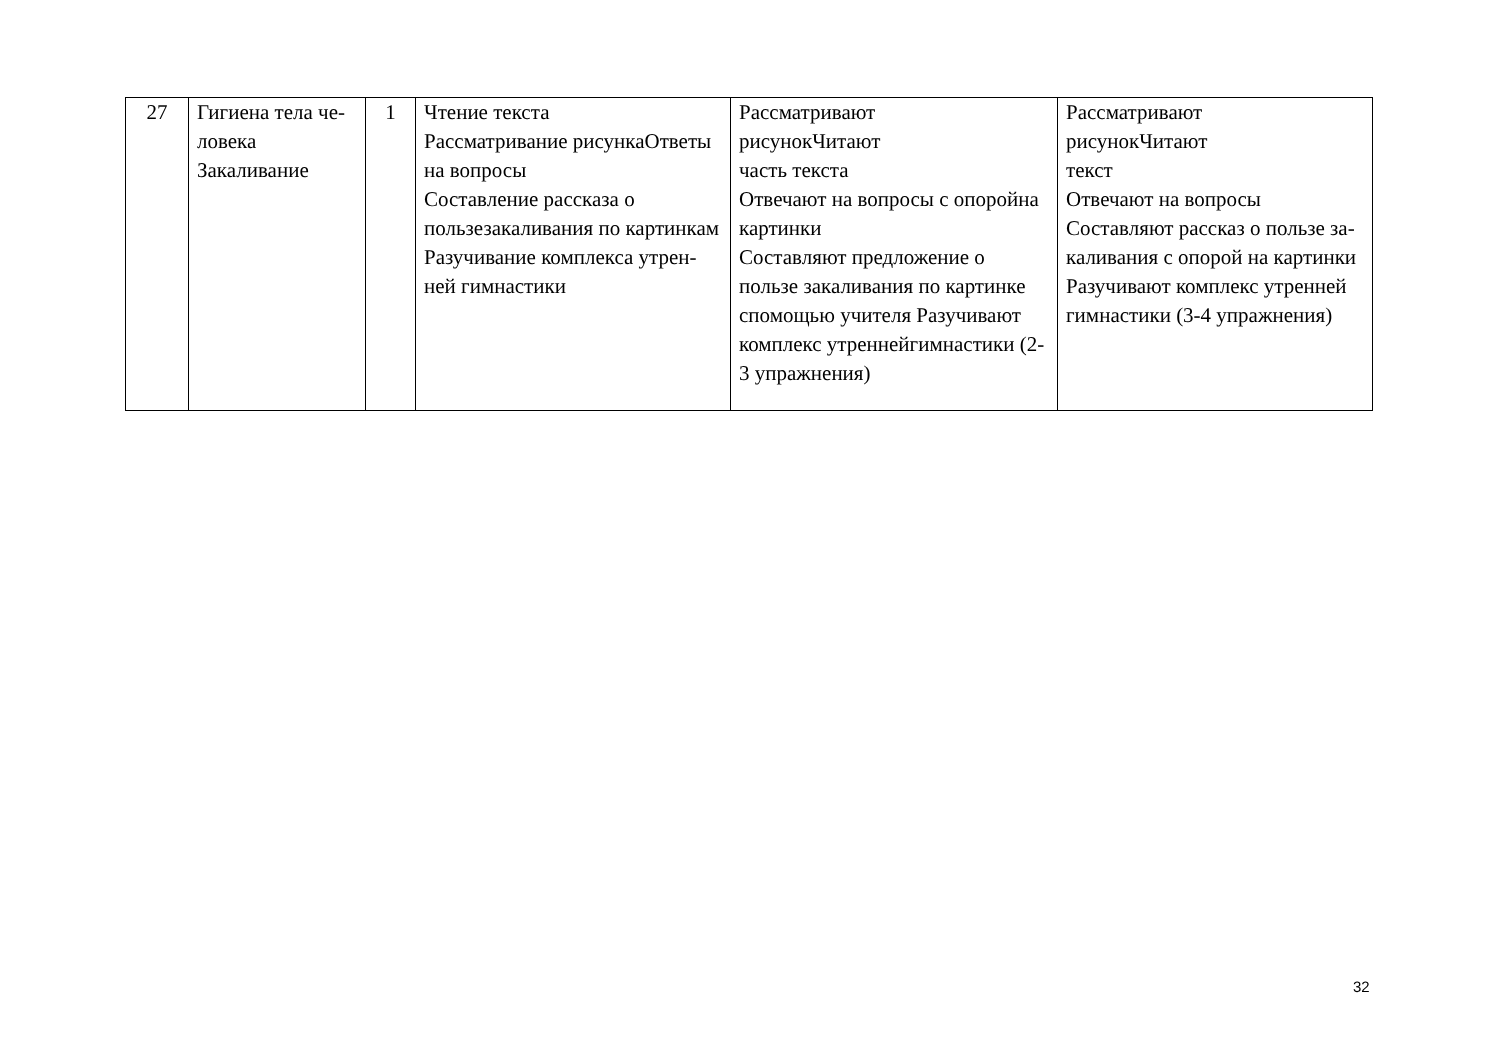| 27 | Гигиена тела че-ловека Закаливание | 1 | Чтение текста Рассматривание рисункаОтветы на вопросы Составление рассказа о пользезакаливания по картинкам Разучивание комплекса утрен-ней гимнастики | Рассматривают рисунокЧитают часть текста Отвечают на вопросы с опоройна картинки Составляют предложение о пользе закаливания по картинке спомощью учителя Разучивают комплекс утреннейгимнастики (2-3 упражнения) | Рассматривают рисунокЧитают текст Отвечают на вопросы Составляют рассказ о пользе за-каливания с опорой на картинки Разучивают комплекс утренней гимнастики (3-4 упражнения) |
32